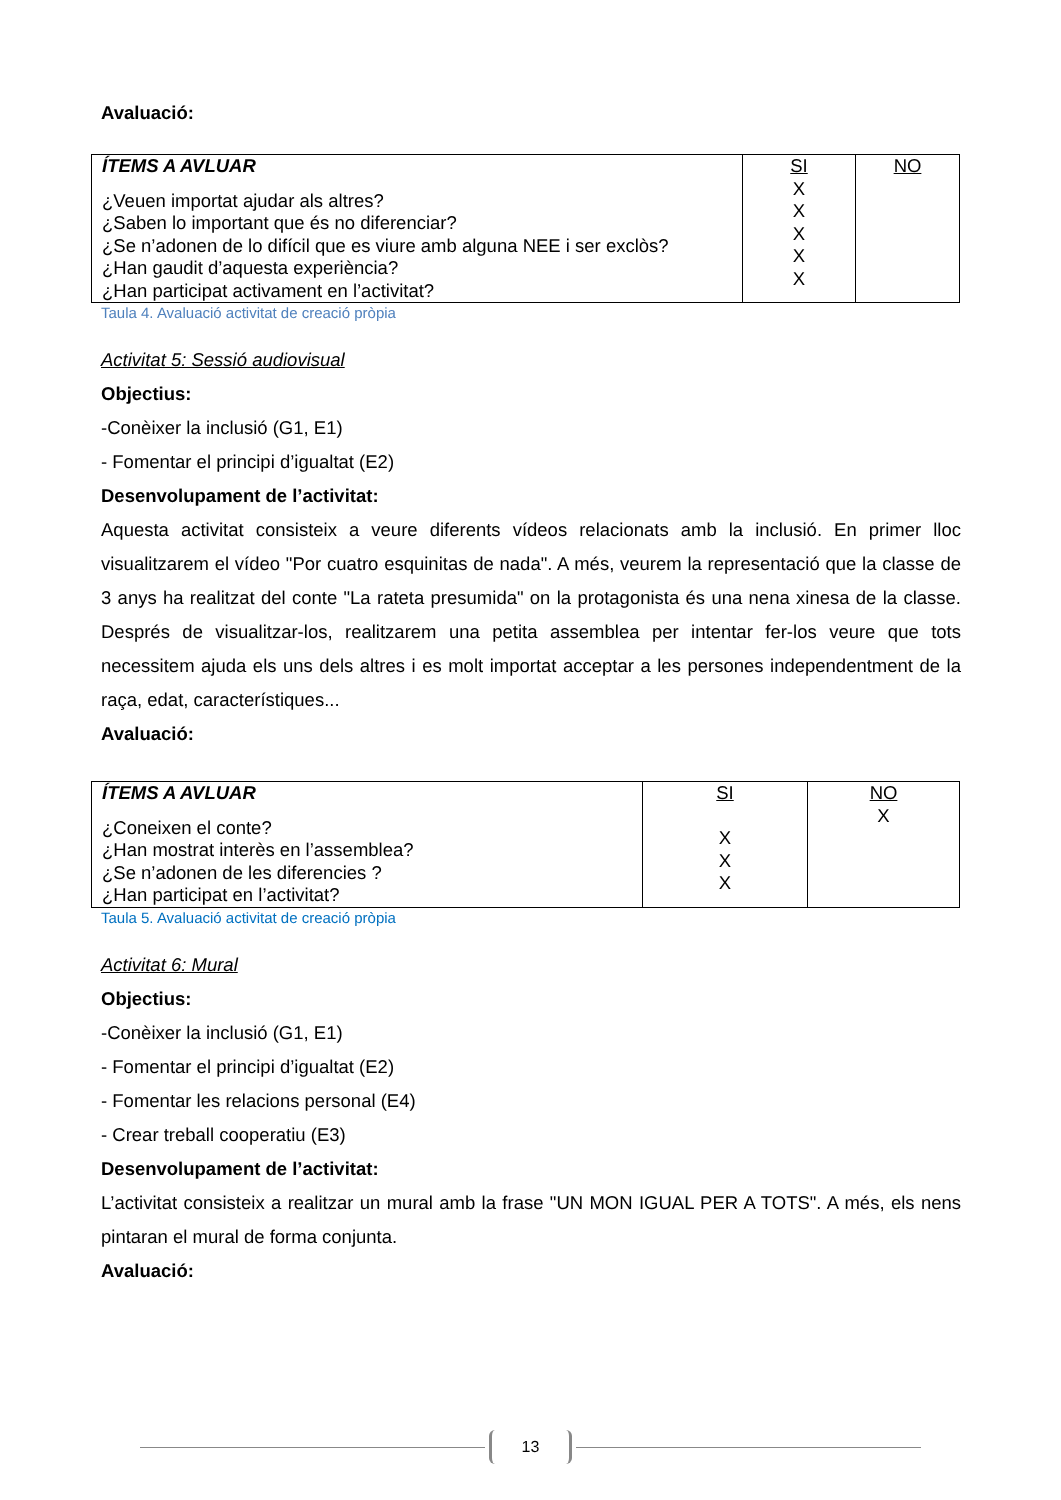Avaluació:
| ÍTEMS A AVLUAR ¿Veuen importat ajudar als altres? ¿Saben lo important que és no diferenciar? ¿Se n’adonen de lo difícil que es viure amb alguna NEE i ser exclòs? ¿Han gaudit d’aquesta experiència? ¿Han participat activament en l’activitat? | SI X X X X X | NO |
Taula 4. Avaluació activitat de creació pròpia
Activitat 5: Sessió audiovisual
Objectius:
-Conèixer la inclusió (G1, E1)
- Fomentar el principi d’igualtat (E2)
Desenvolupament de l’activitat:
Aquesta activitat consisteix a veure diferents vídeos relacionats amb la inclusió. En primer lloc visualitzarem el vídeo "Por cuatro esquinitas de nada". A més, veurem la representació que la classe de 3 anys ha realitzat del conte "La rateta presumida" on la protagonista és una nena xinesa de la classe. Després de visualitzar-los, realitzarem una petita assemblea per intentar fer-los veure que tots necessitem ajuda els uns dels altres i es molt importat acceptar a les persones independentment de la raça, edat, característiques...
Avaluació:
| ÍTEMS A AVLUAR ¿Coneixen el conte? ¿Han mostrat interès en l’assemblea? ¿Se n’adonen de les diferencies ? ¿Han participat en l’activitat? | SI X X X | NO X |
Taula 5. Avaluació activitat de creació pròpia
Activitat 6: Mural
Objectius:
-Conèixer la inclusió (G1, E1)
- Fomentar el principi d’igualtat (E2)
- Fomentar les relacions personal (E4)
- Crear treball cooperatiu (E3)
Desenvolupament de l’activitat:
L’activitat consisteix a realitzar un mural amb la frase "UN MON IGUAL PER A TOTS". A més, els nens pintaran el mural de forma conjunta.
Avaluació:
13